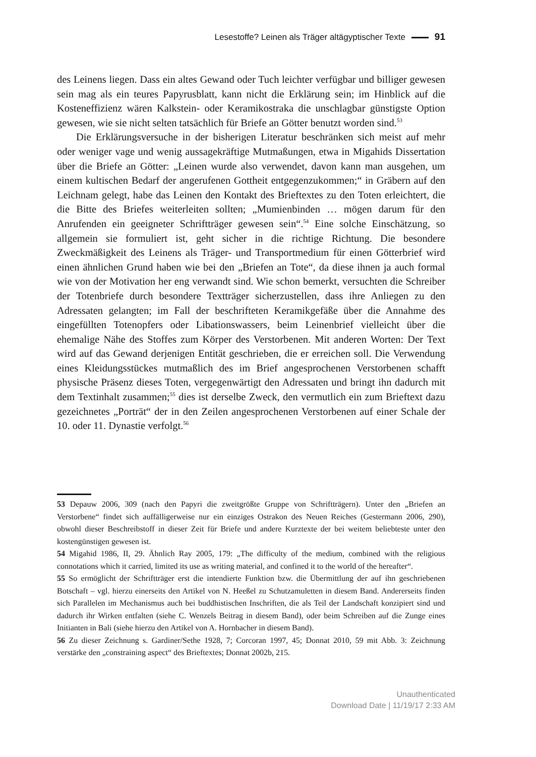Lesestoffe? Leinen als Träger altägyptischer Texte 91
des Leinens liegen. Dass ein altes Gewand oder Tuch leichter verfügbar und billiger gewesen sein mag als ein teures Papyrusblatt, kann nicht die Erklärung sein; im Hinblick auf die Kosteneffizienz wären Kalkstein- oder Keramikostraka die unschlagbar günstigste Option gewesen, wie sie nicht selten tatsächlich für Briefe an Götter benutzt worden sind.<sup>53</sup>
Die Erklärungsversuche in der bisherigen Literatur beschränken sich meist auf mehr oder weniger vage und wenig aussagekräftige Mutmaßungen, etwa in Migahids Dissertation über die Briefe an Götter: „Leinen wurde also verwendet, davon kann man ausgehen, um einem kultischen Bedarf der angerufenen Gottheit entgegenzukommen;“ in Gräbern auf den Leichnam gelegt, habe das Leinen den Kontakt des Brieftextes zu den Toten erleichtert, die die Bitte des Briefes weiterleiten sollten; „Mumienbinden … mögen darum für den Anrufenden ein geeigneter Schriftträger gewesen sein“.<sup>54</sup> Eine solche Einschätzung, so allgemein sie formuliert ist, geht sicher in die richtige Richtung. Die besondere Zweckmäßigkeit des Leinens als Träger- und Transportmedium für einen Götterbrief wird einen ähnlichen Grund haben wie bei den „Briefen an Tote“, da diese ihnen ja auch formal wie von der Motivation her eng verwandt sind. Wie schon bemerkt, versuchten die Schreiber der Totenbriefe durch besondere Textträger sicherzustellen, dass ihre Anliegen zu den Adressaten gelangten; im Fall der beschrifteten Keramikgefäße über die Annahme des eingefüllten Totenopfers oder Libationswassers, beim Leinenbrief vielleicht über die ehemalige Nähe des Stoffes zum Körper des Verstorbenen. Mit anderen Worten: Der Text wird auf das Gewand derjenigen Entität geschrieben, die er erreichen soll. Die Verwendung eines Kleidungsstückes mutmaßlich des im Brief angesprochenen Verstorbenen schafft physische Präsenz dieses Toten, vergegenwärtigt den Adressaten und bringt ihn dadurch mit dem Textinhalt zusammen;<sup>55</sup> dies ist derselbe Zweck, den vermutlich ein zum Brieftext dazu gezeichnetes „Porträt“ der in den Zeilen angesprochenen Verstorbenen auf einer Schale der 10. oder 11. Dynastie verfolgt.<sup>56</sup>
53 Depauw 2006, 309 (nach den Papyri die zweitgrößte Gruppe von Schriftträgern). Unter den „Briefen an Verstorbene“ findet sich auffälligerweise nur ein einziges Ostrakon des Neuen Reiches (Gestermann 2006, 290), obwohl dieser Beschreibstoff in dieser Zeit für Briefe und andere Kurztexte der bei weitem beliebteste unter den kostengünstigen gewesen ist.
54 Migahid 1986, II, 29. Ähnlich Ray 2005, 179: „The difficulty of the medium, combined with the religious connotations which it carried, limited its use as writing material, and confined it to the world of the hereafter“.
55 So ermöglicht der Schriftträger erst die intendierte Funktion bzw. die Übermittlung der auf ihn geschriebenen Botschaft – vgl. hierzu einerseits den Artikel von N. Heeßel zu Schutzamuletten in diesem Band. Andererseits finden sich Parallelen im Mechanismus auch bei buddhistischen Inschriften, die als Teil der Landschaft konzipiert sind und dadurch ihr Wirken entfalten (siehe C. Wenzels Beitrag in diesem Band), oder beim Schreiben auf die Zunge eines Initianten in Bali (siehe hierzu den Artikel von A. Hornbacher in diesem Band).
56 Zu dieser Zeichnung s. Gardiner/Sethe 1928, 7; Corcoran 1997, 45; Donnat 2010, 59 mit Abb. 3: Zeichnung verstärke den „constraining aspect“ des Brieftextes; Donnat 2002b, 215.
Unauthenticated
Download Date | 11/19/17 2:33 AM